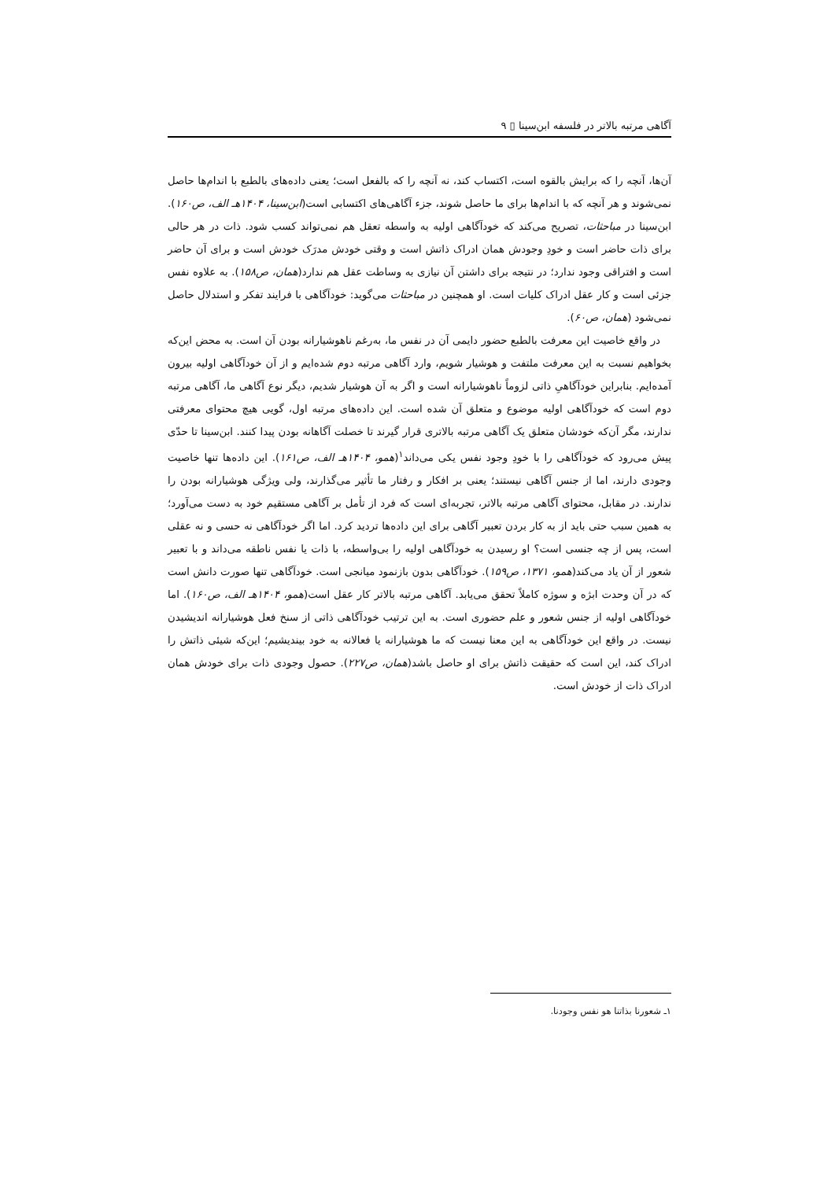آگاهی مرتبه بالاتر در فلسفه ابن‌سینا ▯ ۹
آن‌ها، آنچه را که برایش بالقوه است، اکتساب کند، نه آنچه را که بالفعل است؛ یعنی داده‌های بالطبع با اندام‌ها حاصل نمی‌شوند و هر آنچه که با اندام‌ها برای ما حاصل شوند، جزء آگاهی‌های اکتسابی است(ابن‌سینا، ۱۴۰۴هـ الف، ص۱۶۰). ابن‌سینا در مباحثات، تصریح می‌کند که خودآگاهی اولیه به واسطه تعقل هم نمی‌تواند کسب شود. ذات در هر حالی برای ذات حاضر است و خودِ وجودش همان ادراک ذاتش است و وقتی خودش مدرَک خودش است و برای آن حاضر است و افتراقی وجود ندارد؛ در نتیجه برای داشتن آن نیازی به وساطت عقل هم ندارد(همان، ص۱۵۸). به علاوه نفس جزئی است و کار عقل ادراک کلیات است. او همچنین در مباحثات می‌گوید: خودآگاهی با فرایند تفکر و استدلال حاصل نمی‌شود (همان، ص۶۰).
در واقع خاصیت این معرفت بالطبع حضور دایمی آن در نفس ما، به‌رغم ناهوشیارانه بودن آن است. به محض این‌که بخواهیم نسبت به این معرفت ملتفت و هوشیار شویم، وارد آگاهی مرتبه دوم شده‌ایم و از آن خودآگاهی اولیه بیرون آمده‌ایم. بنابراین خودآگاهیِ ذاتی لزوماً ناهوشیارانه است و اگر به آن هوشیار شدیم، دیگر نوع آگاهی ما، آگاهی مرتبه دوم است که خودآگاهی اولیه موضوع و متعلق آن شده است. این داده‌های مرتبه اول، گویی هیچ محتوای معرفتی ندارند، مگر آن‌که خودشان متعلق یک آگاهی مرتبه بالاتری قرار گیرند تا خصلت آگاهانه بودن پیدا کنند. ابن‌سینا تا حدّی پیش می‌رود که خودآگاهی را با خودِ وجود نفس یکی می‌داند<sup>۱</sup>(همو، ۱۴۰۴هـ الف، ص۱۶۱). این داده‌ها تنها خاصیت وجودی دارند، اما از جنس آگاهی نیستند؛ یعنی بر افکار و رفتار ما تأثیر می‌گذارند، ولی ویژگی هوشیارانه بودن را ندارند. در مقابل، محتوای آگاهی مرتبه بالاتر، تجربه‌ای است که فرد از تأمل بر آگاهی مستقیم خود به دست می‌آورد؛ به همین سبب حتی باید از به کار بردن تعبیر آگاهی برای این داده‌ها تردید کرد. اما اگر خودآگاهی نه حسی و نه عقلی است، پس از چه جنسی است؟ او رسیدن به خودآگاهی اولیه را بی‌واسطه، با ذات یا نفس ناطقه می‌داند و با تعبیر شعور از آن یاد می‌کند(همو، ۱۳۷۱، ص۱۵۹). خودآگاهی بدون بازنمود میانجی است. خودآگاهی تنها صورت دانش است که در آن وحدت ابژه و سوژه کاملاً تحقق می‌یابد. آگاهی مرتبه بالاتر کار عقل است(همو، ۱۴۰۴هـ الف، ص۱۶۰). اما خودآگاهی اولیه از جنس شعور و علم حضوری است. به این ترتیب خودآگاهی ذاتی از سنخ فعل هوشیارانه اندیشیدن نیست. در واقع این خودآگاهی به این معنا نیست که ما هوشیارانه یا فعالانه به خود بیندیشیم؛ این‌که شیئی ذاتش را ادراک کند، این است که حقیقت ذاتش برای او حاصل باشد(همان، ص۲۲۷). حصول وجودی ذات برای خودش همان ادراک ذات از خودش است.
۱ـ شعورنا بذاتنا هو نفس وجودنا.